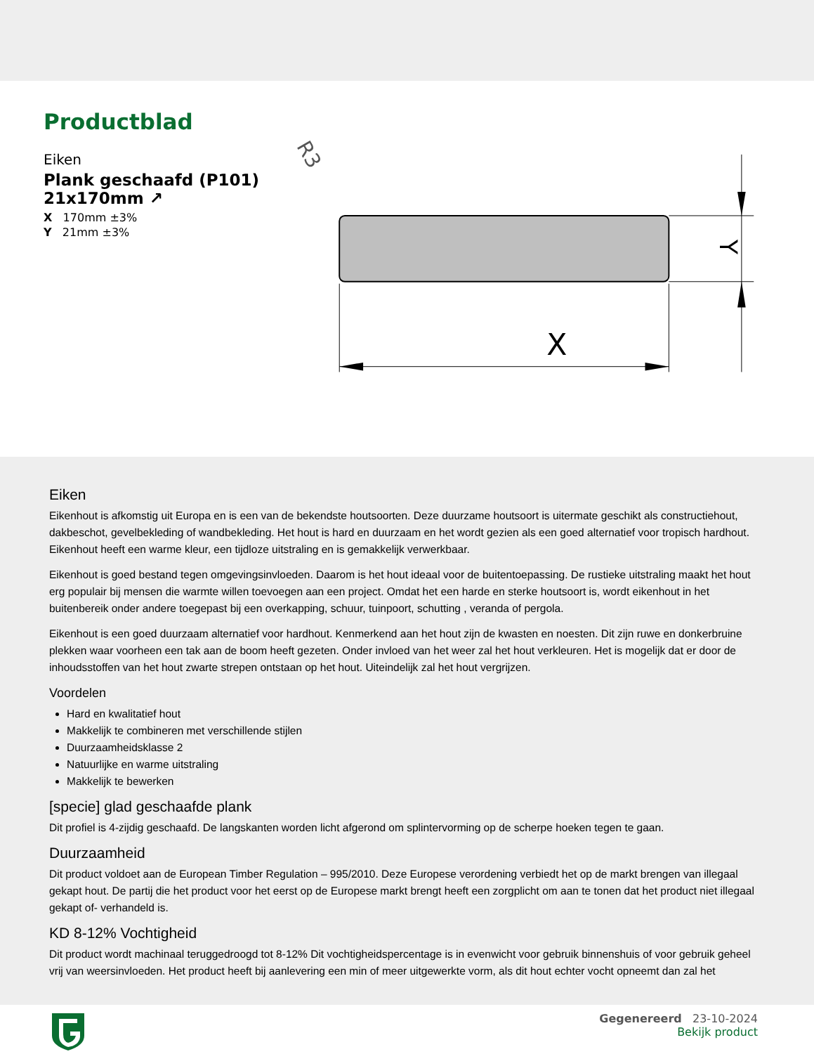Productblad
Eiken
Plank geschaafd (P101)
21x170mm ↗
X 170mm ±3%
Y 21mm ±3%
R3
X
Y
Eiken
Eikenhout is afkomstig uit Europa en is een van de bekendste houtsoorten. Deze duurzame houtsoort is uitermate geschikt als constructiehout, dakbeschot, gevelbekleding of wandbekleding. Het hout is hard en duurzaam en het wordt gezien als een goed alternatief voor tropisch hardhout. Eikenhout heeft een warme kleur, een tijdloze uitstraling en is gemakkelijk verwerkbaar.
Eikenhout is goed bestand tegen omgevingsinvloeden. Daarom is het hout ideaal voor de buitentoepassing. De rustieke uitstraling maakt het hout erg populair bij mensen die warmte willen toevoegen aan een project. Omdat het een harde en sterke houtsoort is, wordt eikenhout in het buitenbereik onder andere toegepast bij een overkapping, schuur, tuinpoort, schutting , veranda of pergola.
Eikenhout is een goed duurzaam alternatief voor hardhout. Kenmerkend aan het hout zijn de kwasten en noesten. Dit zijn ruwe en donkerbruine plekken waar voorheen een tak aan de boom heeft gezeten. Onder invloed van het weer zal het hout verkleuren. Het is mogelijk dat er door de inhoudsstoffen van het hout zwarte strepen ontstaan op het hout. Uiteindelijk zal het hout vergrijzen.
Voordelen
Hard en kwalitatief hout
Makkelijk te combineren met verschillende stijlen
Duurzaamheidsklasse 2
Natuurlijke en warme uitstraling
Makkelijk te bewerken
[specie] glad geschaafde plank
Dit profiel is 4-zijdig geschaafd. De langskanten worden licht afgerond om splintervorming op de scherpe hoeken tegen te gaan.
Duurzaamheid
Dit product voldoet aan de European Timber Regulation – 995/2010. Deze Europese verordening verbiedt het op de markt brengen van illegaal gekapt hout. De partij die het product voor het eerst op de Europese markt brengt heeft een zorgplicht om aan te tonen dat het product niet illegaal gekapt of- verhandeld is.
KD 8-12% Vochtigheid
Dit product wordt machinaal teruggedroogd tot 8-12% Dit vochtigheidspercentage is in evenwicht voor gebruik binnenshuis of voor gebruik geheel vrij van weersinvloeden. Het product heeft bij aanlevering een min of meer uitgewerkte vorm, als dit hout echter vocht opneemt dan zal het
Gegenereerd 23-10-2024
Bekijk product